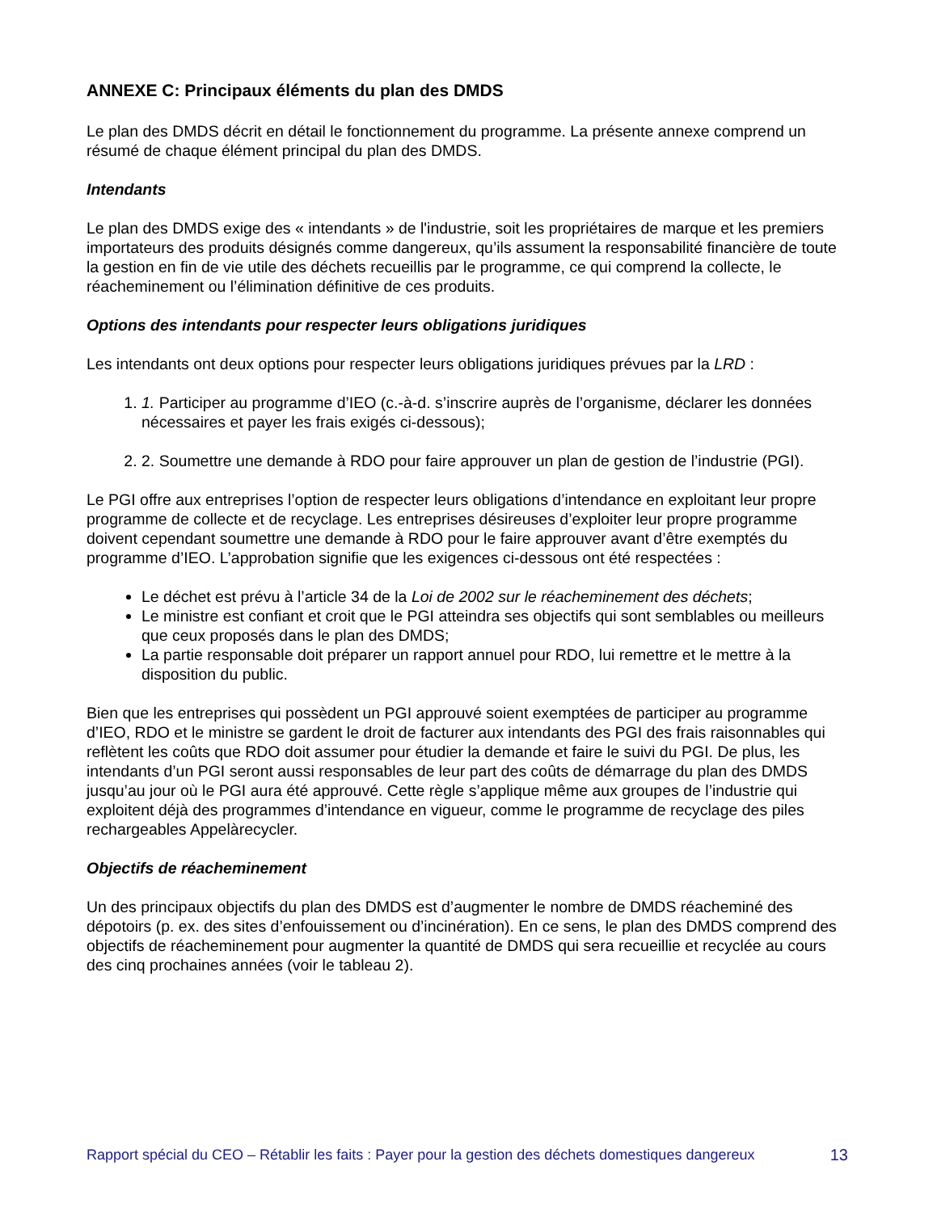ANNEXE C: Principaux éléments du plan des DMDS
Le plan des DMDS décrit en détail le fonctionnement du programme. La présente annexe comprend un résumé de chaque élément principal du plan des DMDS.
Intendants
Le plan des DMDS exige des « intendants » de l'industrie, soit les propriétaires de marque et les premiers importateurs des produits désignés comme dangereux, qu’ils assument la responsabilité financière de toute la gestion en fin de vie utile des déchets recueillis par le programme, ce qui comprend la collecte, le réacheminement ou l’élimination définitive de ces produits.
Options des intendants pour respecter leurs obligations juridiques
Les intendants ont deux options pour respecter leurs obligations juridiques prévues par la LRD :
1. 1. Participer au programme d’IEO (c.-à-d. s’inscrire auprès de l’organisme, déclarer les données nécessaires et payer les frais exigés ci-dessous);
2. 2. Soumettre une demande à RDO pour faire approuver un plan de gestion de l’industrie (PGI).
Le PGI offre aux entreprises l’option de respecter leurs obligations d’intendance en exploitant leur propre programme de collecte et de recyclage. Les entreprises désireuses d’exploiter leur propre programme doivent cependant soumettre une demande à RDO pour le faire approuver avant d’être exemptés du programme d’IEO. L’approbation signifie que les exigences ci-dessous ont été respectées :
Le déchet est prévu à l’article 34 de la Loi de 2002 sur le réacheminement des déchets;
Le ministre est confiant et croit que le PGI atteindra ses objectifs qui sont semblables ou meilleurs que ceux proposés dans le plan des DMDS;
La partie responsable doit préparer un rapport annuel pour RDO, lui remettre et le mettre à la disposition du public.
Bien que les entreprises qui possèdent un PGI approuvé soient exemptées de participer au programme d’IEO, RDO et le ministre se gardent le droit de facturer aux intendants des PGI des frais raisonnables qui reflètent les coûts que RDO doit assumer pour étudier la demande et faire le suivi du PGI. De plus, les intendants d’un PGI seront aussi responsables de leur part des coûts de démarrage du plan des DMDS jusqu’au jour où le PGI aura été approuvé. Cette règle s’applique même aux groupes de l’industrie qui exploitent déjà des programmes d’intendance en vigueur, comme le programme de recyclage des piles rechargeables Appelàrecycler.
Objectifs de réacheminement
Un des principaux objectifs du plan des DMDS est d’augmenter le nombre de DMDS réacheminé des dépotoirs (p. ex. des sites d’enfouissement ou d’incinération). En ce sens, le plan des DMDS comprend des objectifs de réacheminement pour augmenter la quantité de DMDS qui sera recueillie et recyclée au cours des cinq prochaines années (voir le tableau 2).
Rapport spécial du CEO – Rétablir les faits : Payer pour la gestion des déchets domestiques dangereux 13